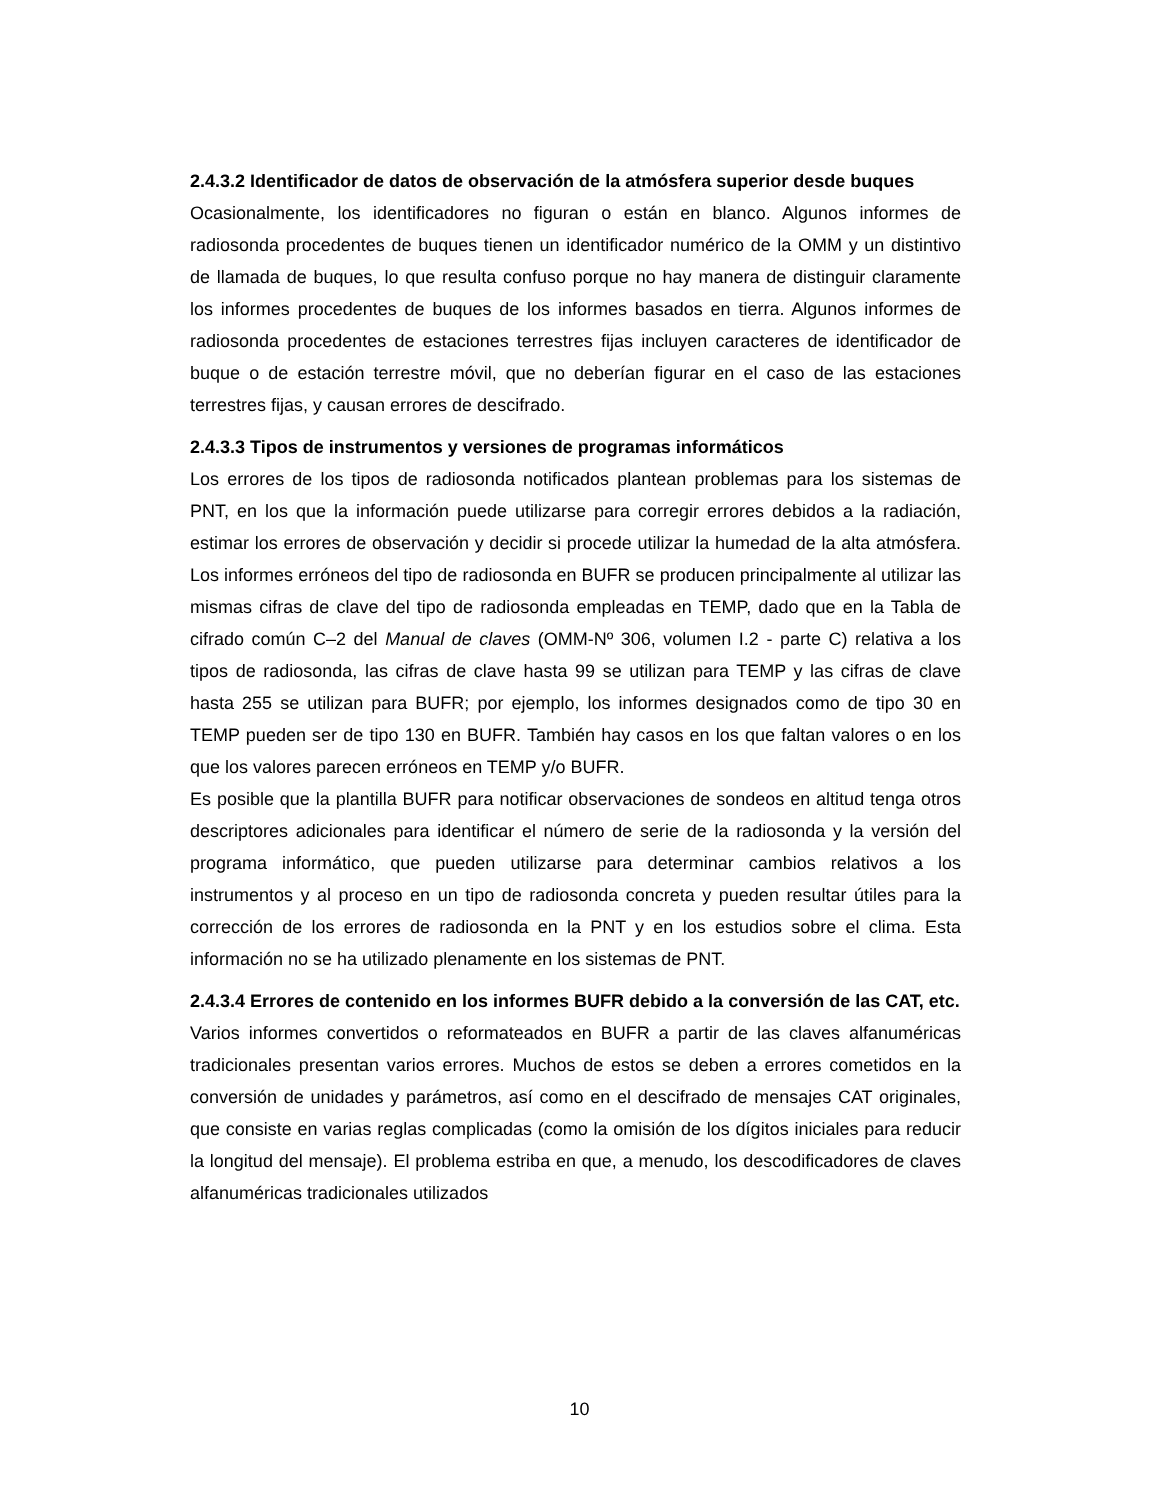2.4.3.2 Identificador de datos de observación de la atmósfera superior desde buques
Ocasionalmente, los identificadores no figuran o están en blanco. Algunos informes de radiosonda procedentes de buques tienen un identificador numérico de la OMM y un distintivo de llamada de buques, lo que resulta confuso porque no hay manera de distinguir claramente los informes procedentes de buques de los informes basados en tierra. Algunos informes de radiosonda procedentes de estaciones terrestres fijas incluyen caracteres de identificador de buque o de estación terrestre móvil, que no deberían figurar en el caso de las estaciones terrestres fijas, y causan errores de descifrado.
2.4.3.3 Tipos de instrumentos y versiones de programas informáticos
Los errores de los tipos de radiosonda notificados plantean problemas para los sistemas de PNT, en los que la información puede utilizarse para corregir errores debidos a la radiación, estimar los errores de observación y decidir si procede utilizar la humedad de la alta atmósfera. Los informes erróneos del tipo de radiosonda en BUFR se producen principalmente al utilizar las mismas cifras de clave del tipo de radiosonda empleadas en TEMP, dado que en la Tabla de cifrado común C–2 del Manual de claves (OMM-Nº 306, volumen I.2 - parte C) relativa a los tipos de radiosonda, las cifras de clave hasta 99 se utilizan para TEMP y las cifras de clave hasta 255 se utilizan para BUFR; por ejemplo, los informes designados como de tipo 30 en TEMP pueden ser de tipo 130 en BUFR. También hay casos en los que faltan valores o en los que los valores parecen erróneos en TEMP y/o BUFR.
Es posible que la plantilla BUFR para notificar observaciones de sondeos en altitud tenga otros descriptores adicionales para identificar el número de serie de la radiosonda y la versión del programa informático, que pueden utilizarse para determinar cambios relativos a los instrumentos y al proceso en un tipo de radiosonda concreta y pueden resultar útiles para la corrección de los errores de radiosonda en la PNT y en los estudios sobre el clima. Esta información no se ha utilizado plenamente en los sistemas de PNT.
2.4.3.4 Errores de contenido en los informes BUFR debido a la conversión de las CAT, etc.
Varios informes convertidos o reformateados en BUFR a partir de las claves alfanuméricas tradicionales presentan varios errores. Muchos de estos se deben a errores cometidos en la conversión de unidades y parámetros, así como en el descifrado de mensajes CAT originales, que consiste en varias reglas complicadas (como la omisión de los dígitos iniciales para reducir la longitud del mensaje). El problema estriba en que, a menudo, los descodificadores de claves alfanuméricas tradicionales utilizados
10